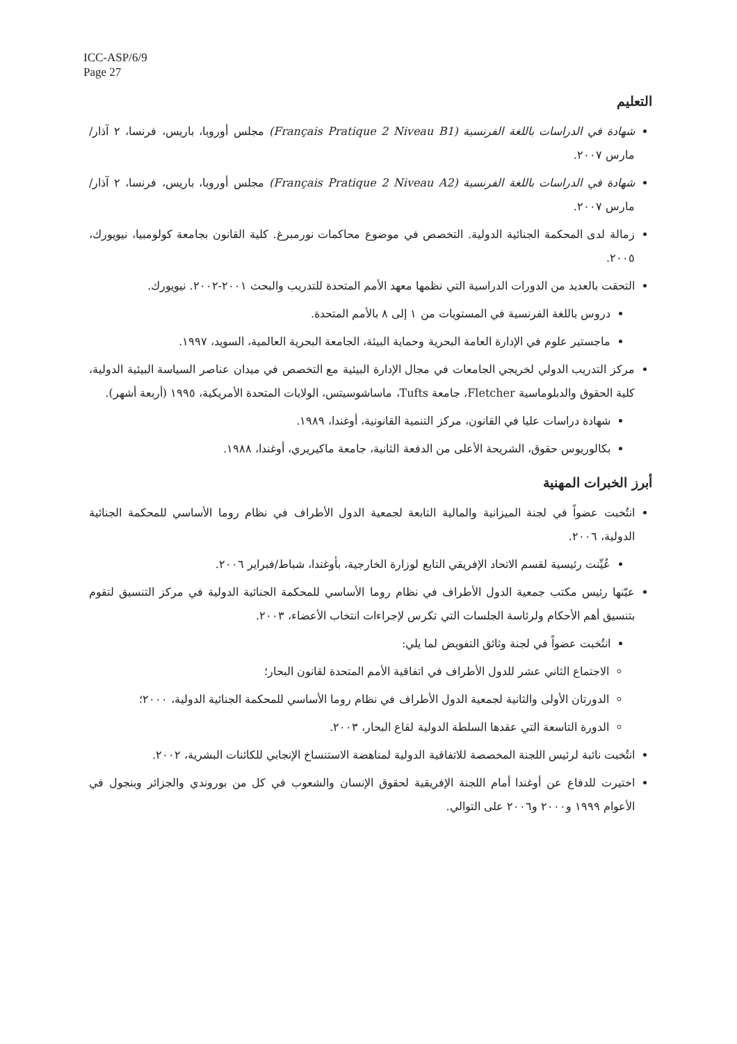ICC-ASP/6/9
Page 27
التعليم
شهادة في الدراسات باللغة الفرنسية (Français Pratique 2 Niveau B1) مجلس أوروبا، باريس، فرنسا، ٢ آذار/مارس ٢٠٠٧.
شهادة في الدراسات باللغة الفرنسية (Français Pratique 2 Niveau A2) مجلس أوروبا، باريس، فرنسا، ٢ آذار/مارس ٢٠٠٧.
زمالة لدى المحكمة الجنائية الدولية. التخصص في موضوع محاكمات نورمبرغ. كلية القانون بجامعة كولومبيا، نيويورك، ٢٠٠٥.
التحقت بالعديد من الدورات الدراسية التي نظمها معهد الأمم المتحدة للتدريب والبحث ٢٠٠١-٢٠٠٢. نيويورك.
دروس باللغة الفرنسية في المستويات من ١ إلى ٨ بالأمم المتحدة.
ماجستير علوم في الإدارة العامة البحرية وحماية البيئة، الجامعة البحرية العالمية، السويد، ١٩٩٧.
مركز التدريب الدولي لخريجي الجامعات في مجال الإدارة البيئية مع التخصص في ميدان عناصر السياسة البيئية الدولية، كلية الحقوق والدبلوماسية Fletcher، جامعة Tufts، ماساشوسيتس، الولايات المتحدة الأمريكية، ١٩٩٥ (أربعة أشهر).
شهادة دراسات عليا في القانون، مركز التنمية القانونية، أوغندا، ١٩٨٩.
بكالوريوس حقوق، الشريحة الأعلى من الدفعة الثانية، جامعة ماكيريري، أوغندا، ١٩٨٨.
أبرز الخبرات المهنية
انتُخبت عضواً في لجنة الميزانية والمالية التابعة لجمعية الدول الأطراف في نظام روما الأساسي للمحكمة الجنائية الدولية، ٢٠٠٦.
عُيِّنت رئيسية لقسم الاتحاد الإفريقي التابع لوزارة الخارجية، بأوغندا، شباط/فبراير ٢٠٠٦.
عيّنها رئيس مكتب جمعية الدول الأطراف في نظام روما الأساسي للمحكمة الجنائية الدولية في مركز التنسيق لتقوم بتنسيق أهم الأحكام ولرئاسة الجلسات التي تكرس لإجراءات انتخاب الأعضاء، ٢٠٠٣.
انتُخبت عضواً في لجنة وثائق التفويض لما يلي:
الاجتماع الثاني عشر للدول الأطراف في اتفاقية الأمم المتحدة لقانون البحار؛
الدورتان الأولى والثانية لجمعية الدول الأطراف في نظام روما الأساسي للمحكمة الجنائية الدولية، ٢٠٠٠؛
الدورة التاسعة التي عقدها السلطة الدولية لقاع البحار، ٢٠٠٣.
انتُخبت نائبة لرئيس اللجنة المخصصة للاتفاقية الدولية لمناهضة الاستنساخ الإنجابي للكائنات البشرية، ٢٠٠٢.
اختيرت للدفاع عن أوغندا أمام اللجنة الإفريقية لحقوق الإنسان والشعوب في كل من بوروندي والجزائر وبنجول في الأعوام ١٩٩٩ و٢٠٠٠ و٢٠٠٦ على التوالي.